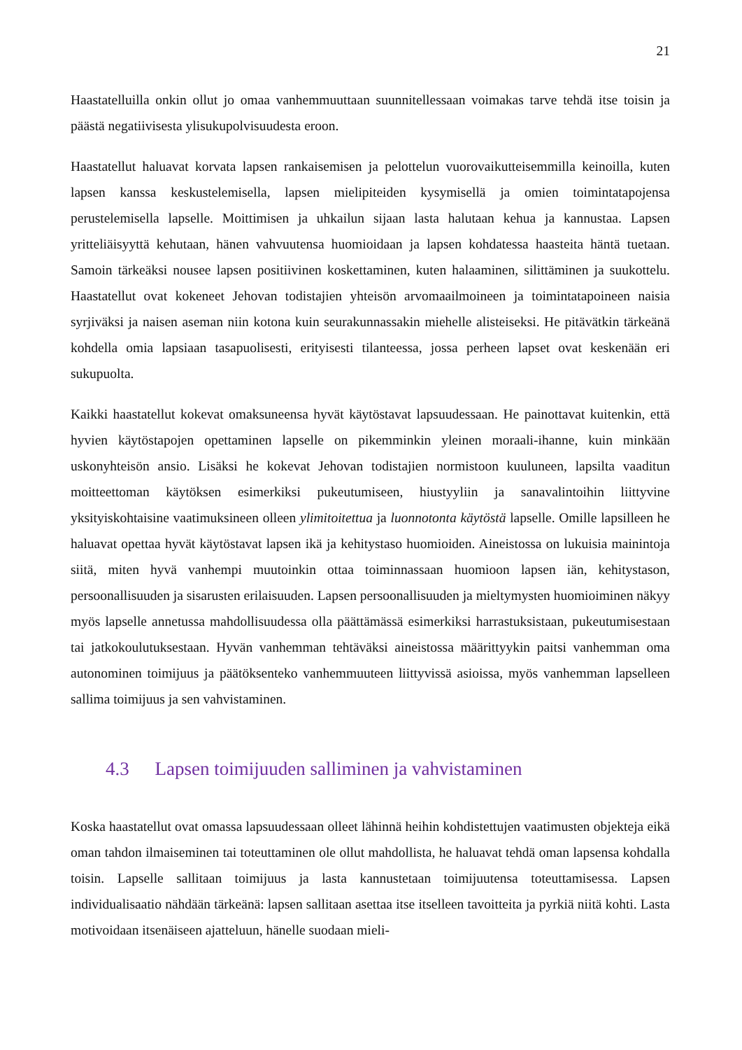21
Haastatelluilla onkin ollut jo omaa vanhemmuuttaan suunnitellessaan voimakas tarve tehdä itse toisin ja päästä negatiivisesta ylisukupolvisuudesta eroon.
Haastatellut haluavat korvata lapsen rankaisemisen ja pelottelun vuorovaikutteisemmilla keinoilla, kuten lapsen kanssa keskustelemisella, lapsen mielipiteiden kysymisellä ja omien toimintatapojensa perustelemisella lapselle. Moittimisen ja uhkailun sijaan lasta halutaan kehua ja kannustaa. Lapsen yritteliäisyyttä kehutaan, hänen vahvuutensa huomioidaan ja lapsen kohdatessa haasteita häntä tuetaan. Samoin tärkeäksi nousee lapsen positiivinen koskettaminen, kuten halaaminen, silittäminen ja suukottelu. Haastatellut ovat kokeneet Jehovan todistajien yhteisön arvomaailmoineen ja toimintatapoineen naisia syrjiväksi ja naisen aseman niin kotona kuin seurakunnassakin miehelle alisteiseksi. He pitävätkin tärkeänä kohdella omia lapsiaan tasapuolisesti, erityisesti tilanteessa, jossa perheen lapset ovat keskenään eri sukupuolta.
Kaikki haastatellut kokevat omaksuneensa hyvät käytöstavat lapsuudessaan. He painottavat kuitenkin, että hyvien käytöstapojen opettaminen lapselle on pikemminkin yleinen moraali-ihanne, kuin minkään uskonyhteisön ansio. Lisäksi he kokevat Jehovan todistajien normistoon kuuluneen, lapsilta vaaditun moitteettoman käytöksen esimerkiksi pukeutumiseen, hiustyyliin ja sanavalintoihin liittyvine yksityiskohtaisine vaatimuksineen olleen ylimitoitettua ja luonnotonta käytöstä lapselle. Omille lapsilleen he haluavat opettaa hyvät käytöstavat lapsen ikä ja kehitystaso huomioiden. Aineistossa on lukuisia mainintoja siitä, miten hyvä vanhempi muutoinkin ottaa toiminnassaan huomioon lapsen iän, kehitystason, persoonallisuuden ja sisarusten erilaisuuden. Lapsen persoonallisuuden ja mieltymysten huomioiminen näkyy myös lapselle annetussa mahdollisuudessa olla päättämässä esimerkiksi harrastuksistaan, pukeutumisestaan tai jatkokoulutuksestaan. Hyvän vanhemman tehtäväksi aineistossa määrittyykin paitsi vanhemman oma autonominen toimijuus ja päätöksenteko vanhemmuuteen liittyvissä asioissa, myös vanhemman lapselleen sallima toimijuus ja sen vahvistaminen.
4.3 Lapsen toimijuuden salliminen ja vahvistaminen
Koska haastatellut ovat omassa lapsuudessaan olleet lähinnä heihin kohdistettujen vaatimusten objekteja eikä oman tahdon ilmaiseminen tai toteuttaminen ole ollut mahdollista, he haluavat tehdä oman lapsensa kohdalla toisin. Lapselle sallitaan toimijuus ja lasta kannustetaan toimijuutensa toteuttamisessa. Lapsen individualisaatio nähdään tärkeänä: lapsen sallitaan asettaa itse itselleen tavoitteita ja pyrkiä niitä kohti. Lasta motivoidaan itsenäiseen ajatteluun, hänelle suodaan mieli-